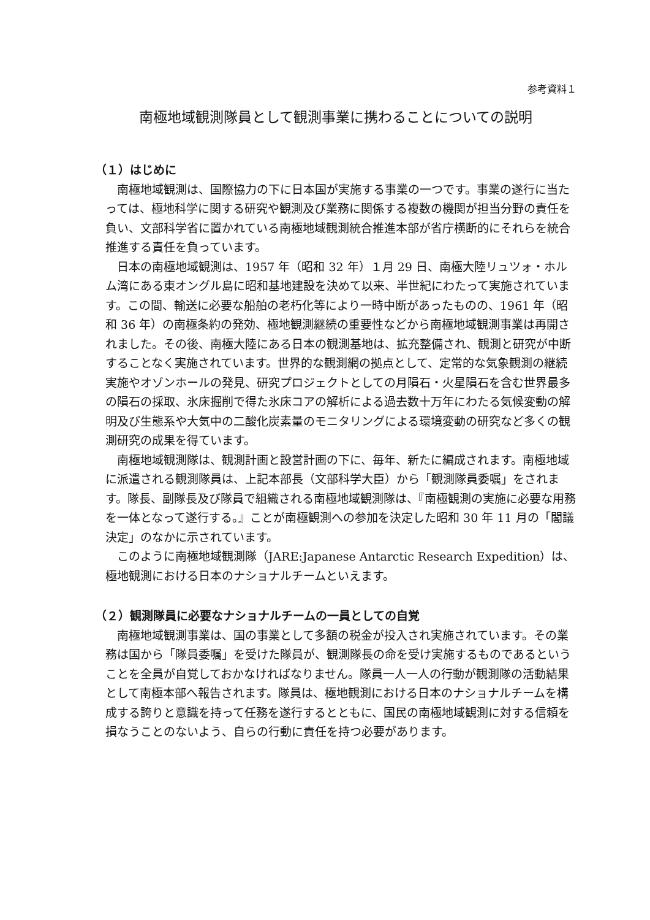参考資料１
南極地域観測隊員として観測事業に携わることについての説明
（１）はじめに
南極地域観測は、国際協力の下に日本国が実施する事業の一つです。事業の遂行に当たっては、極地科学に関する研究や観測及び業務に関係する複数の機関が担当分野の責任を負い、文部科学省に置かれている南極地域観測統合推進本部が省庁横断的にそれらを統合推進する責任を負っています。
日本の南極地域観測は、1957 年（昭和 32 年）１月 29 日、南極大陸リュツォ・ホルム湾にある東オングル島に昭和基地建設を決めて以来、半世紀にわたって実施されています。この間、輸送に必要な船舶の老朽化等により一時中断があったものの、1961 年（昭和 36 年）の南極条約の発効、極地観測継続の重要性などから南極地域観測事業は再開されました。その後、南極大陸にある日本の観測基地は、拡充整備され、観測と研究が中断することなく実施されています。世界的な観測網の拠点として、定常的な気象観測の継続実施やオゾンホールの発見、研究プロジェクトとしての月隕石・火星隕石を含む世界最多の隕石の採取、氷床掘削で得た氷床コアの解析による過去数十万年にわたる気候変動の解明及び生態系や大気中の二酸化炭素量のモニタリングによる環境変動の研究など多くの観測研究の成果を得ています。
南極地域観測隊は、観測計画と設営計画の下に、毎年、新たに編成されます。南極地域に派遣される観測隊員は、上記本部長（文部科学大臣）から「観測隊員委嘱」をされます。隊長、副隊長及び隊員で組織される南極地域観測隊は、『南極観測の実施に必要な用務を一体となって遂行する。』ことが南極観測への参加を決定した昭和 30 年 11 月の「閣議決定」のなかに示されています。
このように南極地域観測隊（JARE:Japanese Antarctic Research Expedition）は、極地観測における日本のナショナルチームといえます。
（２）観測隊員に必要なナショナルチームの一員としての自覚
南極地域観測事業は、国の事業として多額の税金が投入され実施されています。その業務は国から「隊員委嘱」を受けた隊員が、観測隊長の命を受け実施するものであるということを全員が自覚しておかなければなりません。隊員一人一人の行動が観測隊の活動結果として南極本部へ報告されます。隊員は、極地観測における日本のナショナルチームを構成する誇りと意識を持って任務を遂行するとともに、国民の南極地域観測に対する信頼を損なうことのないよう、自らの行動に責任を持つ必要があります。